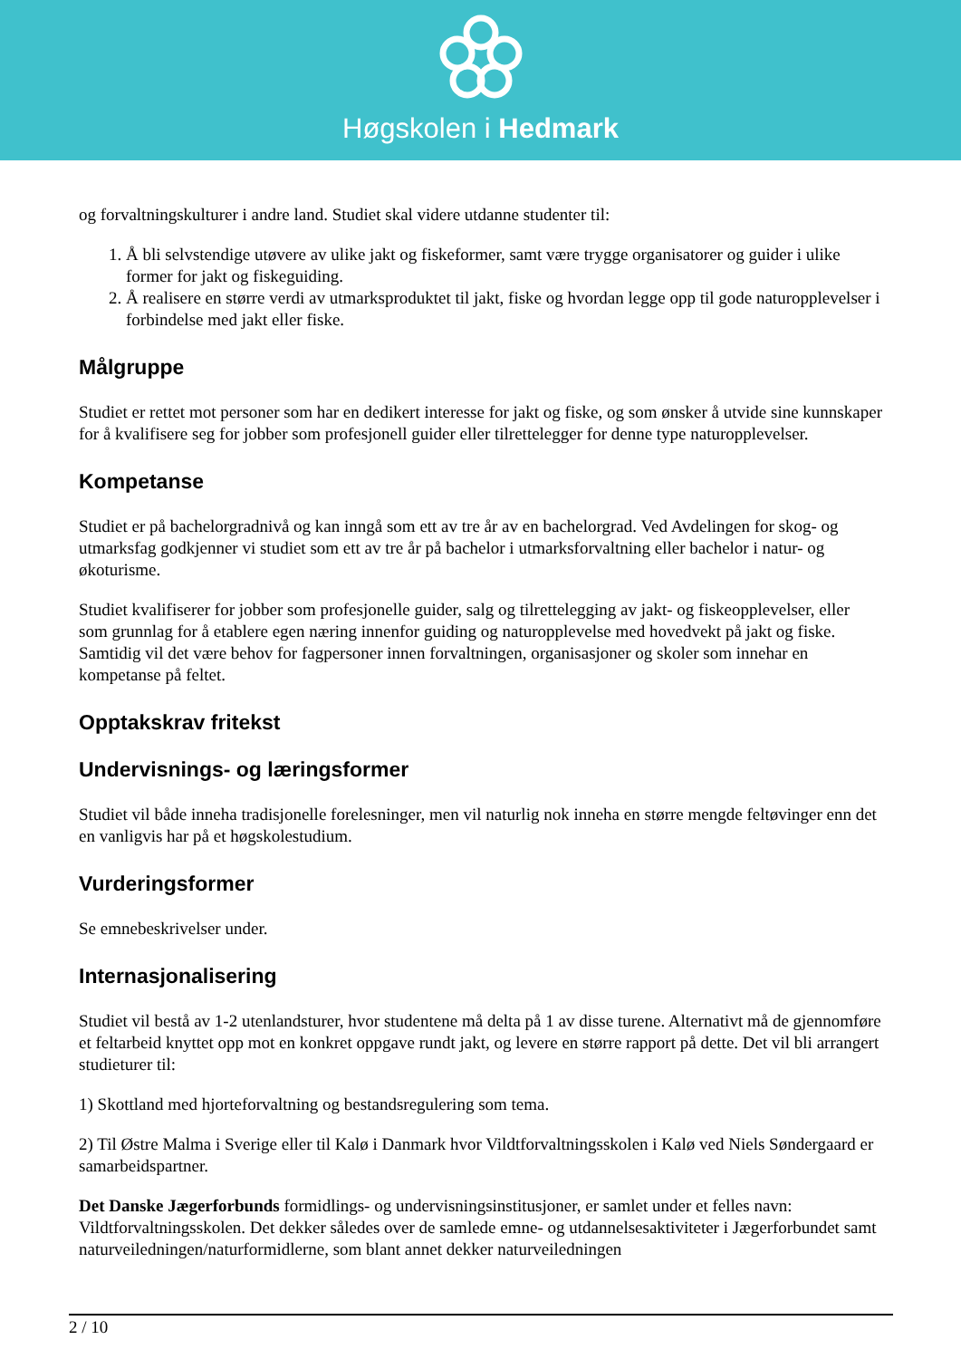Høgskolen i Hedmark
og forvaltningskulturer i andre land. Studiet skal videre utdanne studenter til:
1. Å bli selvstendige utøvere av ulike jakt og fiskeformer, samt være trygge organisatorer og guider i ulike former for jakt og fiskeguiding.
2. Å realisere en større verdi av utmarksproduktet til jakt, fiske og hvordan legge opp til gode naturopplevelser i forbindelse med jakt eller fiske.
Målgruppe
Studiet er rettet mot personer som har en dedikert interesse for jakt og fiske, og som ønsker å utvide sine kunnskaper for å kvalifisere seg for jobber som profesjonell guider eller tilrettelegger for denne type naturopplevelser.
Kompetanse
Studiet er på bachelorgradnivå og kan inngå som ett av tre år av en bachelorgrad. Ved Avdelingen for skog- og utmarksfag godkjenner vi studiet som ett av tre år på bachelor i utmarksforvaltning eller bachelor i natur- og økoturisme.
Studiet kvalifiserer for jobber som profesjonelle guider, salg og tilrettelegging av jakt- og fiskeopplevelser, eller som grunnlag for å etablere egen næring innenfor guiding og naturopplevelse med hovedvekt på jakt og fiske. Samtidig vil det være behov for fagpersoner innen forvaltningen, organisasjoner og skoler som innehar en kompetanse på feltet.
Opptakskrav fritekst
Undervisnings- og læringsformer
Studiet vil både inneha tradisjonelle forelesninger, men vil naturlig nok inneha en større mengde feltøvinger enn det en vanligvis har på et høgskolestudium.
Vurderingsformer
Se emnebeskrivelser under.
Internasjonalisering
Studiet vil bestå av 1-2 utenlandsturer, hvor studentene må delta på 1 av disse turene. Alternativt må de gjennomføre et feltarbeid knyttet opp mot en konkret oppgave rundt jakt, og levere en større rapport på dette. Det vil bli arrangert studieturer til:
1) Skottland med hjorteforvaltning og bestandsregulering som tema.
2) Til Østre Malma i Sverige eller til Kalø i Danmark hvor Vildtforvaltningsskolen i Kalø ved Niels Søndergaard er samarbeidspartner.
Det Danske Jægerforbunds formidlings- og undervisningsinstitusjoner, er samlet under et felles navn: Vildtforvaltningsskolen. Det dekker således over de samlede emne- og utdannelsesaktiviteter i Jægerforbundet samt naturveiledningen/naturformidlerne, som blant annet dekker naturveiledningen
2 / 10